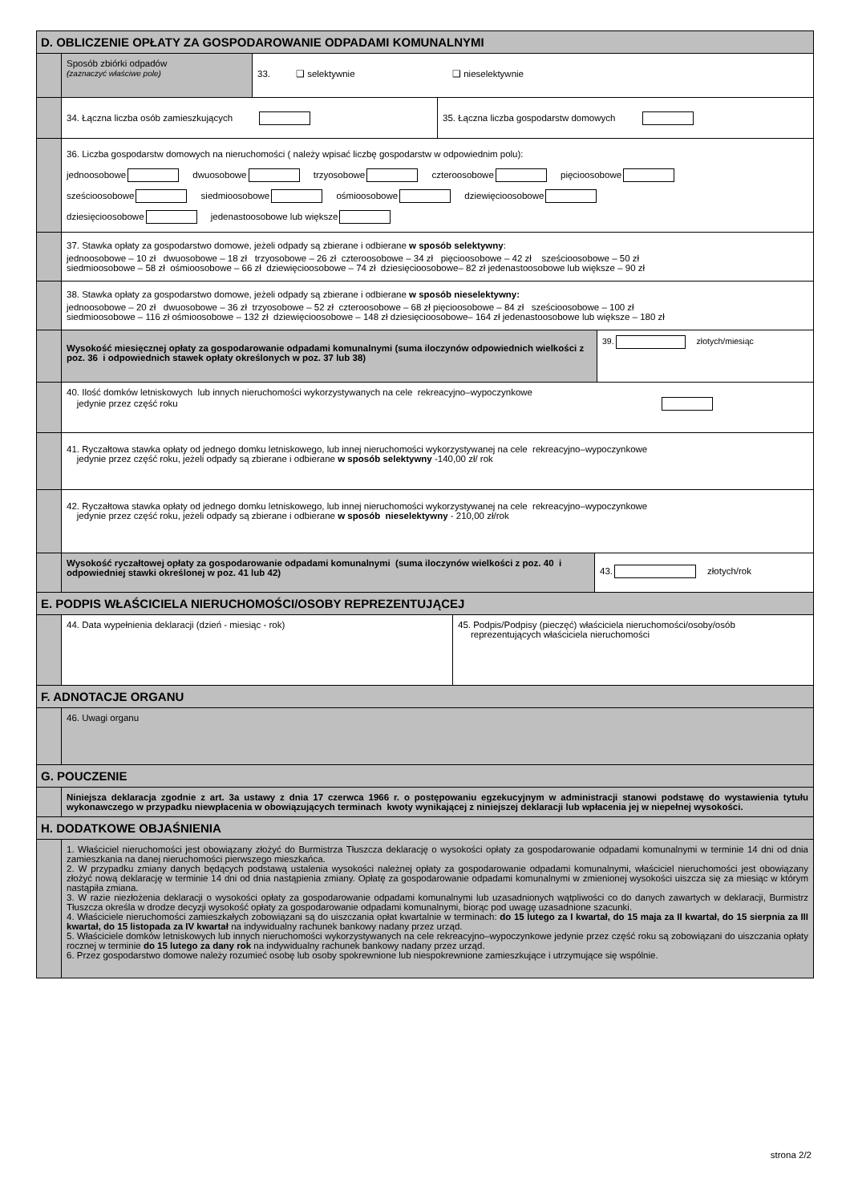D. OBLICZENIE OPŁATY ZA GOSPODAROWANIE ODPADAMI KOMUNALNYMI
Sposób zbiórki odpadów
(zaznaczyć właściwe pole)
33. ❑ selektywnie ❑ nieselektywnie
34. Łączna liczba osób zamieszkujących
35. Łączna liczba gospodarstw domowych
36. Liczba gospodarstw domowych na nieruchomości ( należy wpisać liczbę gospodarstw w odpowiednim polu):
jednoosobowe dwuosobowe trzyosobowe czteroosobowe pięcioosobowe
sześcioosobowe siedmioosobowe ośmioosobowe dziewięcioosobowe
dziesięcioosobowe jedenastoosobowe lub większe
37. Stawka opłaty za gospodarstwo domowe, jeżeli odpady są zbierane i odbierane w sposób selektywny:
jednoosobowe – 10 zł dwuosobowe – 18 zł trzyosobowe – 26 zł czteroosobowe – 34 zł pięcioosobowe – 42 zł sześcioosobowe – 50 zł
siedmioosobowe – 58 zł ośmioosobowe – 66 zł dziewięcioosobowe – 74 zł dziesięcioosobowe– 82 zł jedenastoosobowe lub większe – 90 zł
38. Stawka opłaty za gospodarstwo domowe, jeżeli odpady są zbierane i odbierane w sposób nieselektywny:
jednoosobowe – 20 zł dwuosobowe – 36 zł trzyosobowe – 52 zł czteroosobowe – 68 zł pięcioosobowe – 84 zł sześcioosobowe – 100 zł
siedmioosobowe – 116 zł ośmioosobowe – 132 zł dziewięcioosobowe – 148 zł dziesięcioosobowe– 164 zł jedenastoosobowe lub większe – 180 zł
Wysokość miesięcznej opłaty za gospodarowanie odpadami komunalnymi (suma iloczynów odpowiednich wielkości z poz. 36 i odpowiednich stawek opłaty określonych w poz. 37 lub 38)
39. złotych/miesiąc
40. Ilość domków letniskowych lub innych nieruchomości wykorzystywanych na cele rekreacyjno–wypoczynkowe
jedynie przez część roku
41. Ryczałtowa stawka opłaty od jednego domku letniskowego, lub innej nieruchomości wykorzystywanej na cele rekreacyjno–wypoczynkowe
jedynie przez część roku, jeżeli odpady są zbierane i odbierane w sposób selektywny -140,00 zł/ rok
42. Ryczałtowa stawka opłaty od jednego domku letniskowego, lub innej nieruchomości wykorzystywanej na cele rekreacyjno–wypoczynkowe
jedynie przez część roku, jeżeli odpady są zbierane i odbierane w sposób nieselektywny - 210,00 zł/rok
Wysokość ryczałtowej opłaty za gospodarowanie odpadami komunalnymi (suma iloczynów wielkości z poz. 40 i odpowiedniej stawki określonej w poz. 41 lub 42)
43. złotych/rok
E. PODPIS WŁAŚCICIELA NIERUCHOMOŚCI/OSOBY REPREZENTUJĄCEJ
44. Data wypełnienia deklaracji (dzień - miesiąc - rok)
45. Podpis/Podpisy (pieczęć) właściciela nieruchomości/osoby/osób
reprezentujących właściciela nieruchomości
F. ADNOTACJE ORGANU
46. Uwagi organu
G. POUCZENIE
Niniejsza deklaracja zgodnie z art. 3a ustawy z dnia 17 czerwca 1966 r. o postępowaniu egzekucyjnym w administracji stanowi podstawę do wystawienia tytułu wykonawczego w przypadku niewpłacenia w obowiązujących terminach kwoty wynikającej z niniejszej deklaracji lub wpłacenia jej w niepełnej wysokości.
H. DODATKOWE OBJAŚNIENIA
1. Właściciel nieruchomości jest obowiązany złożyć do Burmistrza Tłuszcza deklarację o wysokości opłaty za gospodarowanie odpadami komunalnymi w terminie 14 dni od dnia zamieszkania na danej nieruchomości pierwszego mieszkańca.
2. W przypadku zmiany danych będących podstawą ustalenia wysokości należnej opłaty za gospodarowanie odpadami komunalnymi, właściciel nieruchomości jest obowiązany złożyć nową deklarację w terminie 14 dni od dnia nastąpienia zmiany. Opłatę za gospodarowanie odpadami komunalnymi w zmienionej wysokości uiszcza się za miesiąc w którym nastąpiła zmiana.
3. W razie niezłożenia deklaracji o wysokości opłaty za gospodarowanie odpadami komunalnymi lub uzasadnionych wątpliwości co do danych zawartych w deklaracji, Burmistrz Tłuszcza określa w drodze decyzji wysokość opłaty za gospodarowanie odpadami komunalnymi, biorąc pod uwagę uzasadnione szacunki.
4. Właściciele nieruchomości zamieszkałych zobowiązani są do uiszczania opłat kwartalnie w terminach: do 15 lutego za I kwartał, do 15 maja za II kwartał, do 15 sierpnia za III kwartał, do 15 listopada za IV kwartał na indywidualny rachunek bankowy nadany przez urząd.
5. Właściciele domków letniskowych lub innych nieruchomości wykorzystywanych na cele rekreacyjno–wypoczynkowe jedynie przez część roku są zobowiązani do uiszczania opłaty rocznej w terminie do 15 lutego za dany rok na indywidualny rachunek bankowy nadany przez urząd.
6. Przez gospodarstwo domowe należy rozumieć osobę lub osoby spokrewnione lub niespokrewnione zamieszkujące i utrzymujące się wspólnie.
strona 2/2